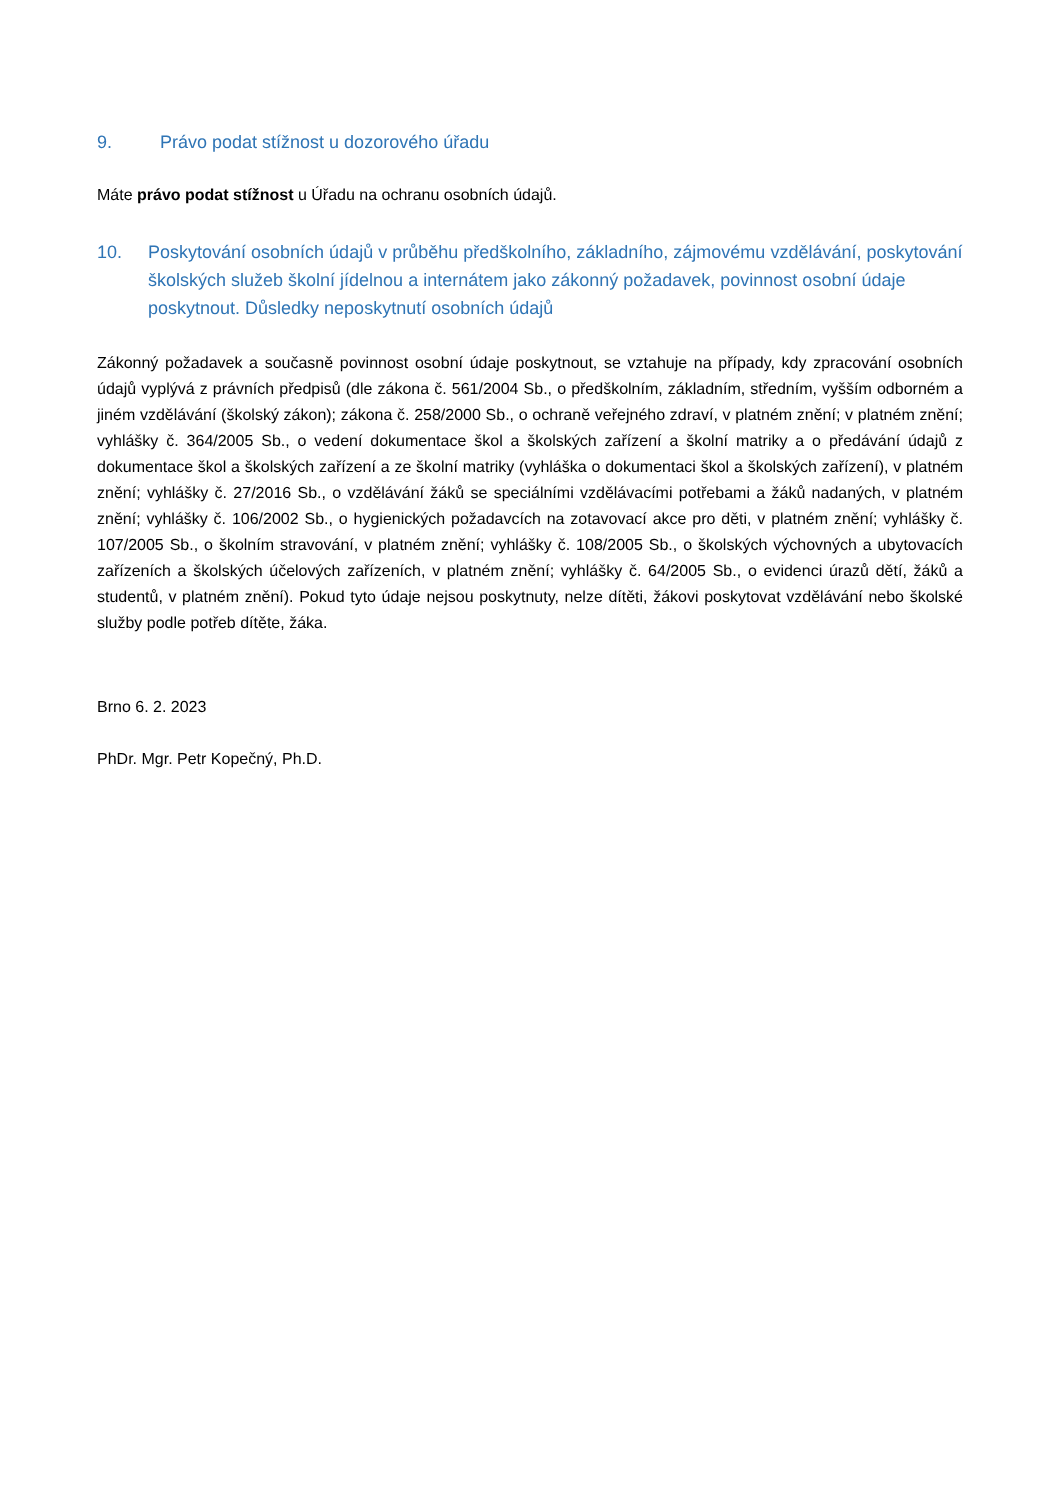9. Právo podat stížnost u dozorového úřadu
Máte právo podat stížnost u Úřadu na ochranu osobních údajů.
10. Poskytování osobních údajů v průběhu předškolního, základního, zájmovému vzdělávání, poskytování školských služeb školní jídelnou a internátem jako zákonný požadavek, povinnost osobní údaje poskytnout. Důsledky neposkytnutí osobních údajů
Zákonný požadavek a současně povinnost osobní údaje poskytnout, se vztahuje na případy, kdy zpracování osobních údajů vyplývá z právních předpisů (dle zákona č. 561/2004 Sb., o předškolním, základním, středním, vyšším odborném a jiném vzdělávání (školský zákon); zákona č. 258/2000 Sb., o ochraně veřejného zdraví, v platném znění; v platném znění; vyhlášky č. 364/2005 Sb., o vedení dokumentace škol a školských zařízení a školní matriky a o předávání údajů z dokumentace škol a školských zařízení a ze školní matriky (vyhláška o dokumentaci škol a školských zařízení), v platném znění; vyhlášky č. 27/2016 Sb., o vzdělávání žáků se speciálními vzdělávacími potřebami a žáků nadaných, v platném znění; vyhlášky č. 106/2002 Sb., o hygienických požadavcích na zotavovací akce pro děti, v platném znění; vyhlášky č. 107/2005 Sb., o školním stravování, v platném znění; vyhlášky č. 108/2005 Sb., o školských výchovných a ubytovacích zařízeních a školských účelových zařízeních, v platném znění; vyhlášky č. 64/2005 Sb., o evidenci úrazů dětí, žáků a studentů, v platném znění). Pokud tyto údaje nejsou poskytnuty, nelze dítěti, žákovi poskytovat vzdělávání nebo školské služby podle potřeb dítěte, žáka.
Brno 6. 2. 2023
PhDr. Mgr. Petr Kopečný, Ph.D.